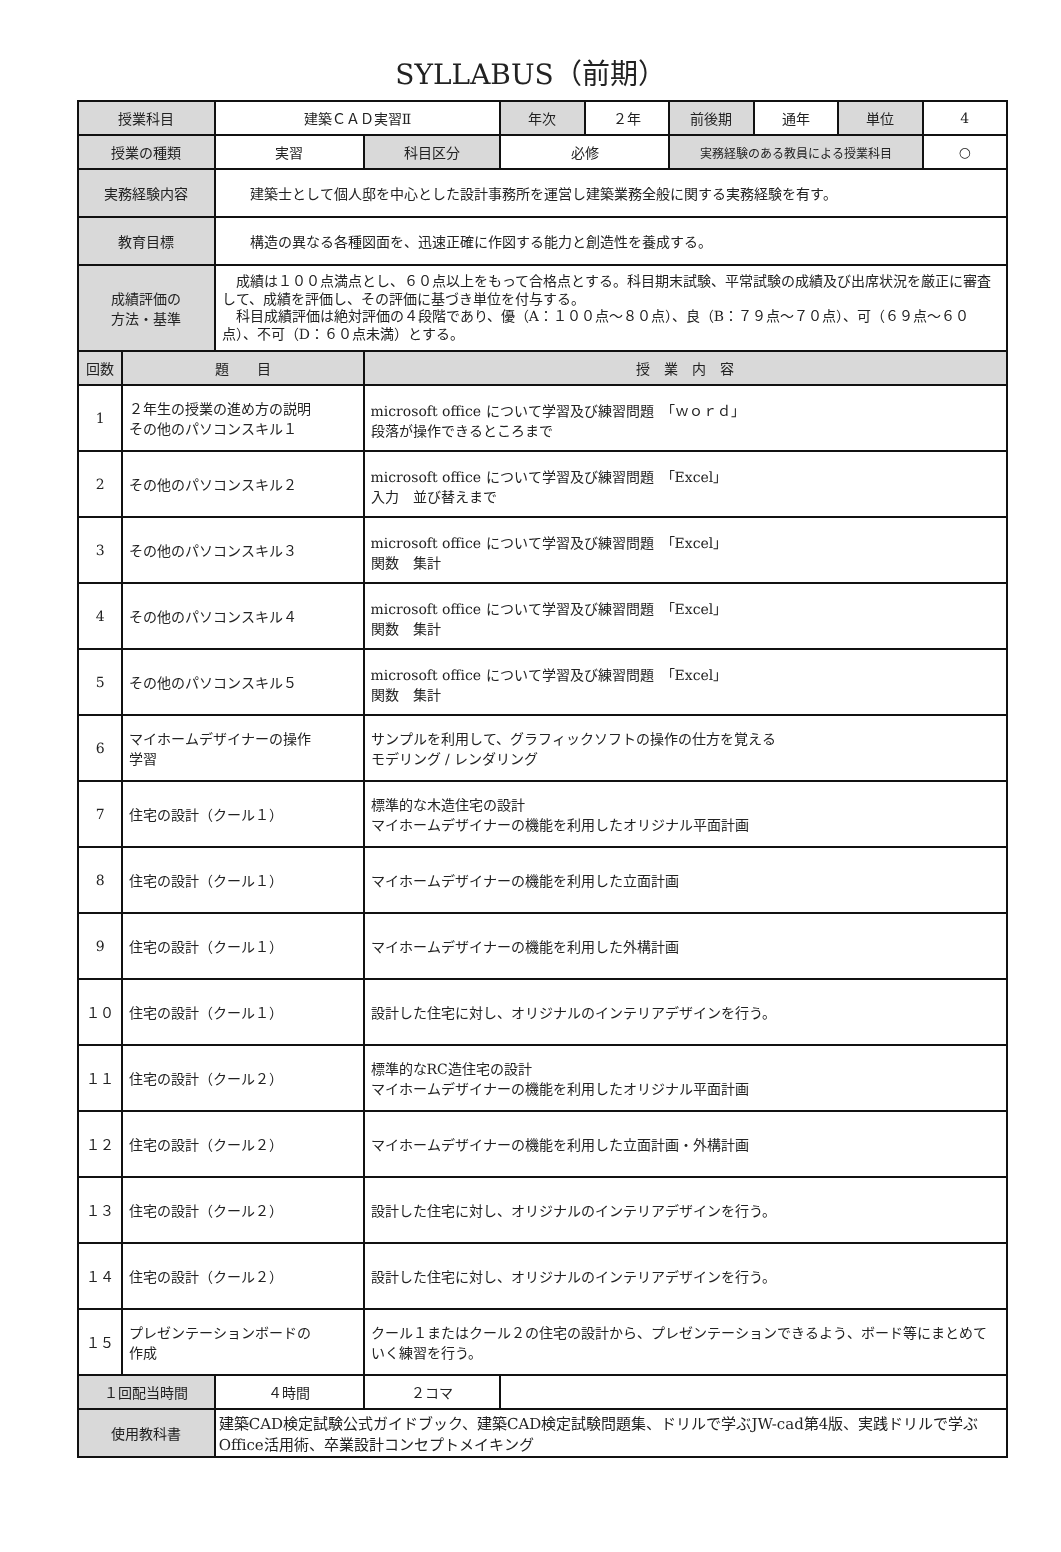SYLLABUS（前期）
| 授業科目 | | 建築ＣＡＤ実習Ⅱ | | 年次 | ２年 | 前後期 | 通年 | 単位 | 4 |
| 授業の種類 | | 実習 | 科目区分 | 必修 | | 実務経験のある教員による授業科目 | | | ○ |
| 実務経験内容 | | 建築士として個人邸を中心とした設計事務所を運営し建築業務全般に関する実務経験を有す。 | | | | | | | |
| 教育目標 | | 構造の異なる各種図面を、迅速正確に作図する能力と創造性を養成する。 | | | | | | | |
| 成績評価の 方法・基準 | | 成績は１００点満点とし、６０点以上をもって合格点とする。科目期末試験、平常試験の成績及び出席状況を厳正に審査して、成績を評価し、その評価に基づき単位を付与する。 科目成績評価は絶対評価の４段階であり、優（A：１００点～８０点）、良（B：７９点～７０点）、可（６９点～６０点）、不可（D：６０点未満）とする。 | | | | | | | |
| 回数 | 題 目 | | 授 業 内 容 | | | | | | |
| 1 | ２年生の授業の進め方の説明 その他のパソコンスキル１ | | microsoft office について学習及び練習問題 「ｗｏｒｄ」 段落が操作できるところまで | | | | | | |
| 2 | その他のパソコンスキル２ | | microsoft office について学習及び練習問題 「Excel」 入力 並び替えまで | | | | | | |
| 3 | その他のパソコンスキル３ | | microsoft office について学習及び練習問題 「Excel」 関数 集計 | | | | | | |
| 4 | その他のパソコンスキル４ | | microsoft office について学習及び練習問題 「Excel」 関数 集計 | | | | | | |
| 5 | その他のパソコンスキル５ | | microsoft office について学習及び練習問題 「Excel」 関数 集計 | | | | | | |
| 6 | マイホームデザイナーの操作 学習 | | サンプルを利用して、グラフィックソフトの操作の仕方を覚える モデリング / レンダリング | | | | | | |
| 7 | 住宅の設計（クール１） | | 標準的な木造住宅の設計 マイホームデザイナーの機能を利用したオリジナル平面計画 | | | | | | |
| 8 | 住宅の設計（クール１） | | マイホームデザイナーの機能を利用した立面計画 | | | | | | |
| 9 | 住宅の設計（クール１） | | マイホームデザイナーの機能を利用した外構計画 | | | | | | |
| １０ | 住宅の設計（クール１） | | 設計した住宅に対し、オリジナルのインテリアデザインを行う。 | | | | | | |
| １１ | 住宅の設計（クール２） | | 標準的なRC造住宅の設計 マイホームデザイナーの機能を利用したオリジナル平面計画 | | | | | | |
| １２ | 住宅の設計（クール２） | | マイホームデザイナーの機能を利用した立面計画・外構計画 | | | | | | |
| １３ | 住宅の設計（クール２） | | 設計した住宅に対し、オリジナルのインテリアデザインを行う。 | | | | | | |
| １４ | 住宅の設計（クール２） | | 設計した住宅に対し、オリジナルのインテリアデザインを行う。 | | | | | | |
| １５ | プレゼンテーションボードの 作成 | | クール１またはクール２の住宅の設計から、プレゼンテーションできるよう、ボード等にまとめていく練習を行う。 | | | | | | |
| １回配当時間 | | ４時間 | ２コマ | | | | | | |
| 使用教科書 | | 建築CAD検定試験公式ガイドブック、建築CAD検定試験問題集、ドリルで学ぶJW-cad第4版、実践ドリルで学ぶOffice活用術、卒業設計コンセプトメイキング | | | | | | | |